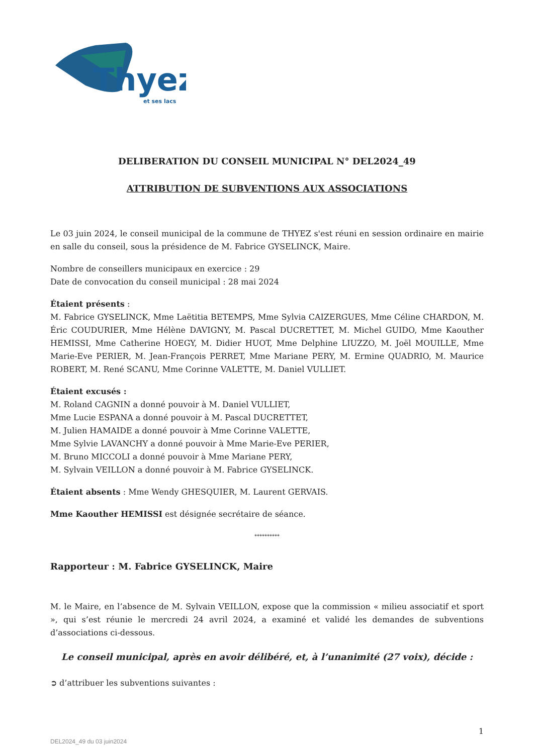Thyez
et ses lacs
DELIBERATION DU CONSEIL MUNICIPAL N° DEL2024_49
ATTRIBUTION DE SUBVENTIONS AUX ASSOCIATIONS
Le 03 juin 2024, le conseil municipal de la commune de THYEZ s'est réuni en session ordinaire en mairie en salle du conseil, sous la présidence de M. Fabrice GYSELINCK, Maire.
Nombre de conseillers municipaux en exercice : 29
Date de convocation du conseil municipal : 28 mai 2024
Étaient présents :
M. Fabrice GYSELINCK, Mme Laëtitia BETEMPS, Mme Sylvia CAIZERGUES, Mme Céline CHARDON, M. Éric COUDURIER, Mme Hélène DAVIGNY, M. Pascal DUCRETTET, M. Michel GUIDO, Mme Kaouther HEMISSI, Mme Catherine HOEGY, M. Didier HUOT, Mme Delphine LIUZZO, M. Joël MOUILLE, Mme Marie-Eve PERIER, M. Jean-François PERRET, Mme Mariane PERY, M. Ermine QUADRIO, M. Maurice ROBERT, M. René SCANU, Mme Corinne VALETTE, M. Daniel VULLIET.
Étaient excusés :
M. Roland CAGNIN a donné pouvoir à M. Daniel VULLIET,
Mme Lucie ESPANA a donné pouvoir à M. Pascal DUCRETTET,
M. Julien HAMAIDE a donné pouvoir à Mme Corinne VALETTE,
Mme Sylvie LAVANCHY a donné pouvoir à Mme Marie-Eve PERIER,
M. Bruno MICCOLI a donné pouvoir à Mme Mariane PERY,
M. Sylvain VEILLON a donné pouvoir à M. Fabrice GYSELINCK.
Étaient absents : Mme Wendy GHESQUIER, M. Laurent GERVAIS.
Mme Kaouther HEMISSI est désignée secrétaire de séance.
**********
Rapporteur : M. Fabrice GYSELINCK, Maire
M. le Maire, en l’absence de M. Sylvain VEILLON, expose que la commission « milieu associatif et sport », qui s’est réunie le mercredi 24 avril 2024, a examiné et validé les demandes de subventions d’associations ci-dessous.
Le conseil municipal, après en avoir délibéré, et, à l’unanimité (27 voix), décide :
➲ d’attribuer les subventions suivantes :
1
DEL2024_49 du 03 juin2024